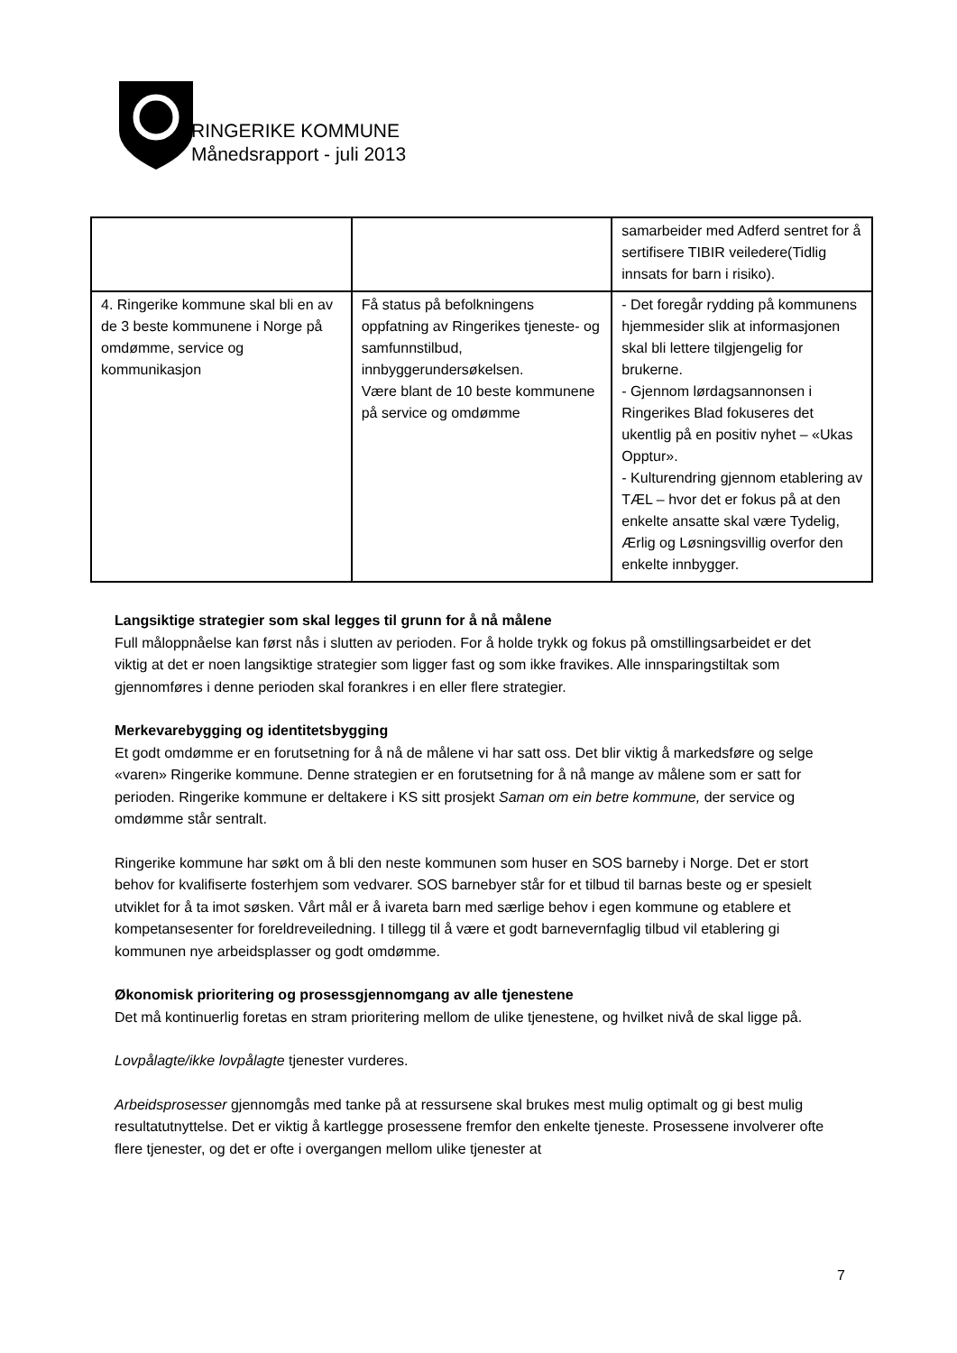RINGERIKE KOMMUNE
Månedsrapport - juli 2013
| | | samarbeider med Adferd sentret for å sertifisere TIBIR veiledere(Tidlig innsats for barn i risiko). |
| 4. Ringerike kommune skal bli en av de 3 beste kommunene i Norge på omdømme, service og kommunikasjon | Få status på befolkningens oppfatning av Ringerikes tjeneste- og samfunnstilbud, innbyggerundersøkelsen. Være blant de 10 beste kommunene på service og omdømme | - Det foregår rydding på kommunens hjemmesider slik at informasjonen skal bli lettere tilgjengelig for brukerne. - Gjennom lørdagsannonsen i Ringerikes Blad fokuseres det ukentlig på en positiv nyhet – «Ukas Opptur». - Kulturendring gjennom etablering av TÆL – hvor det er fokus på at den enkelte ansatte skal være Tydelig, Ærlig og Løsningsvillig overfor den enkelte innbygger. |
Langsiktige strategier som skal legges til grunn for å nå målene
Full måloppnåelse kan først nås i slutten av perioden. For å holde trykk og fokus på omstillingsarbeidet er det viktig at det er noen langsiktige strategier som ligger fast og som ikke fravikes. Alle innsparingstiltak som gjennomføres i denne perioden skal forankres i en eller flere strategier.
Merkevarebygging og identitetsbygging
Et godt omdømme er en forutsetning for å nå de målene vi har satt oss. Det blir viktig å markedsføre og selge «varen» Ringerike kommune. Denne strategien er en forutsetning for å nå mange av målene som er satt for perioden. Ringerike kommune er deltakere i KS sitt prosjekt Saman om ein betre kommune, der service og omdømme står sentralt.
Ringerike kommune har søkt om å bli den neste kommunen som huser en SOS barneby i Norge. Det er stort behov for kvalifiserte fosterhjem som vedvarer. SOS barnebyer står for et tilbud til barnas beste og er spesielt utviklet for å ta imot søsken. Vårt mål er å ivareta barn med særlige behov i egen kommune og etablere et kompetansesenter for foreldreveiledning. I tillegg til å være et godt barnevernfaglig tilbud vil etablering gi kommunen nye arbeidsplasser og godt omdømme.
Økonomisk prioritering og prosessgjennomgang av alle tjenestene
Det må kontinuerlig foretas en stram prioritering mellom de ulike tjenestene, og hvilket nivå de skal ligge på.
Lovpålagte/ikke lovpålagte tjenester vurderes.
Arbeidsprosesser gjennomgås med tanke på at ressursene skal brukes mest mulig optimalt og gi best mulig resultatutnyttelse. Det er viktig å kartlegge prosessene fremfor den enkelte tjeneste. Prosessene involverer ofte flere tjenester, og det er ofte i overgangen mellom ulike tjenester at
7